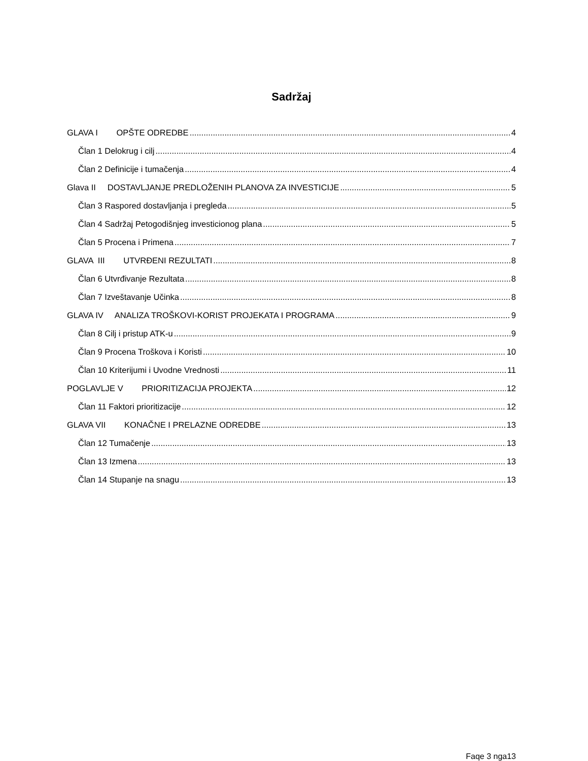Sadržaj
GLAVA I OPŠTE ODREDBE 4
Član 1 Delokrug i cilj 4
Član 2 Definicije i tumačenja 4
Glava II DOSTAVLJANJE PREDLOŽENIH PLANOVA ZA INVESTICIJE 5
Član 3 Raspored dostavljanja i pregleda 5
Član 4 Sadržaj Petogodišnjeg investicionog plana 5
Član 5 Procena i Primena 7
GLAVA III UTVRĐENI REZULTATI 8
Član 6 Utvrđivanje Rezultata 8
Član 7 Izveštavanje Učinka 8
GLAVA IV ANALIZA TROŠKOVI-KORIST PROJEKATA I PROGRAMA 9
Član 8 Cilj i pristup ATK-u 9
Član 9 Procena Troškova i Koristi 10
Član 10 Kriterijumi i Uvodne Vrednosti 11
POGLAVLJE V PRIORITIZACIJA PROJEKTA 12
Član 11 Faktori prioritizacije 12
GLAVA VII KONAČNE I PRELAZNE ODREDBE 13
Član 12 Tumačenje 13
Član 13 Izmena 13
Član 14 Stupanje na snagu 13
Faqe 3 nga13